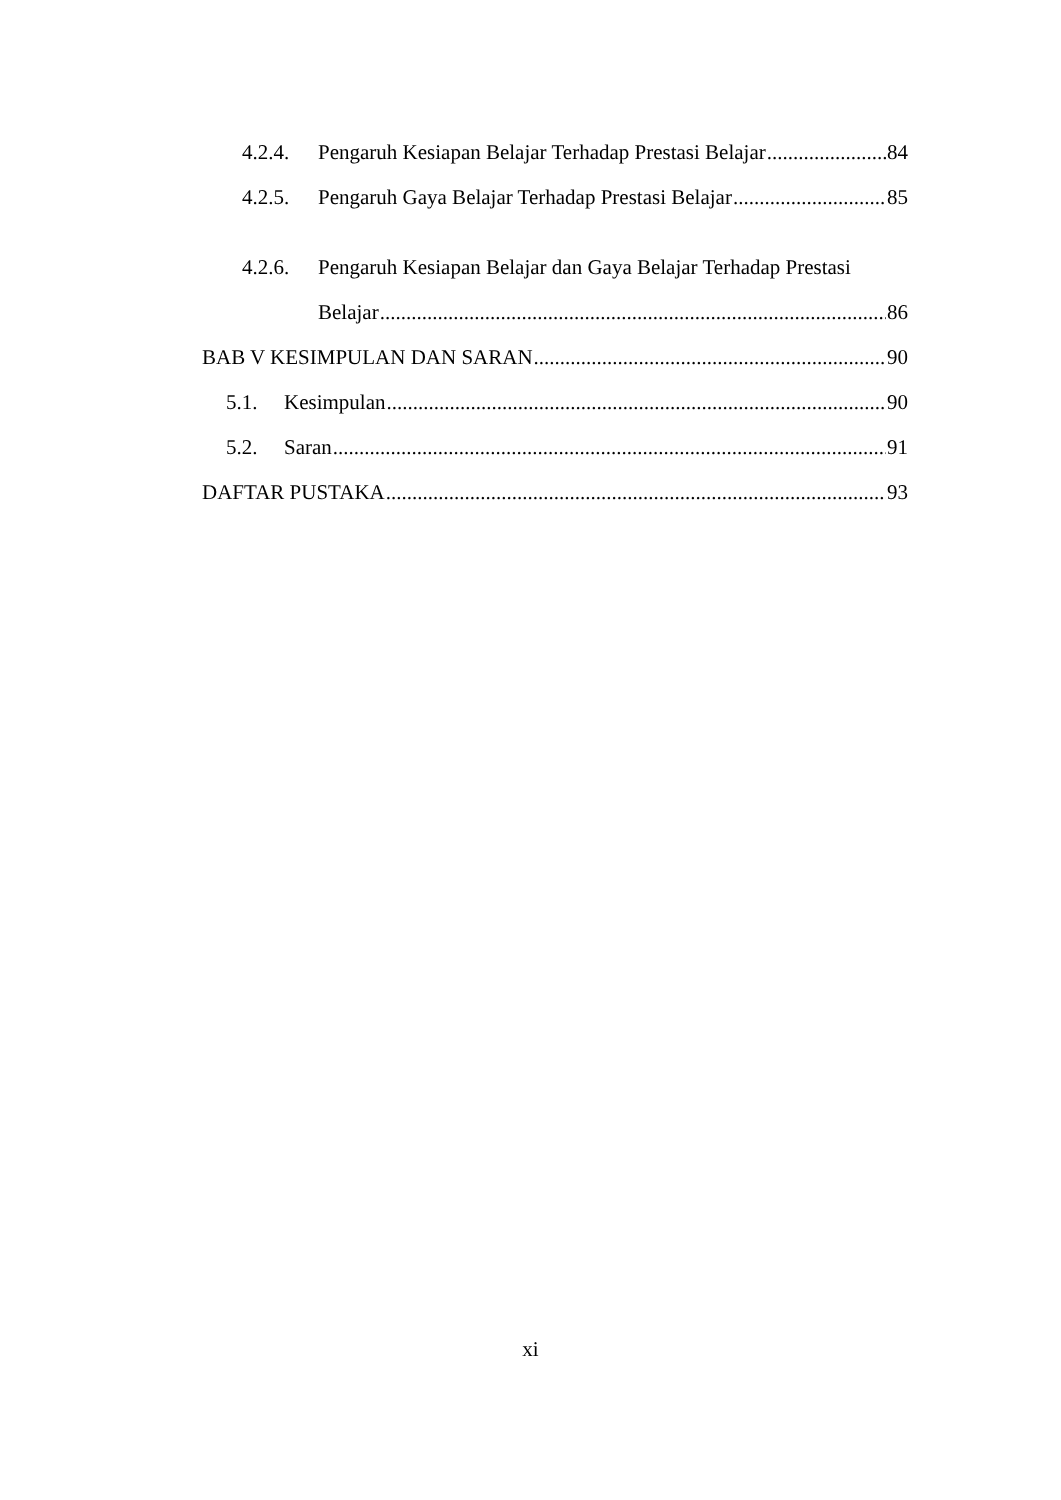4.2.4. Pengaruh Kesiapan Belajar Terhadap Prestasi Belajar 84
4.2.5. Pengaruh Gaya Belajar Terhadap Prestasi Belajar 85
4.2.6. Pengaruh Kesiapan Belajar dan Gaya Belajar Terhadap Prestasi
Belajar 86
BAB V KESIMPULAN DAN SARAN 90
5.1. Kesimpulan 90
5.2. Saran 91
DAFTAR PUSTAKA 93
xi